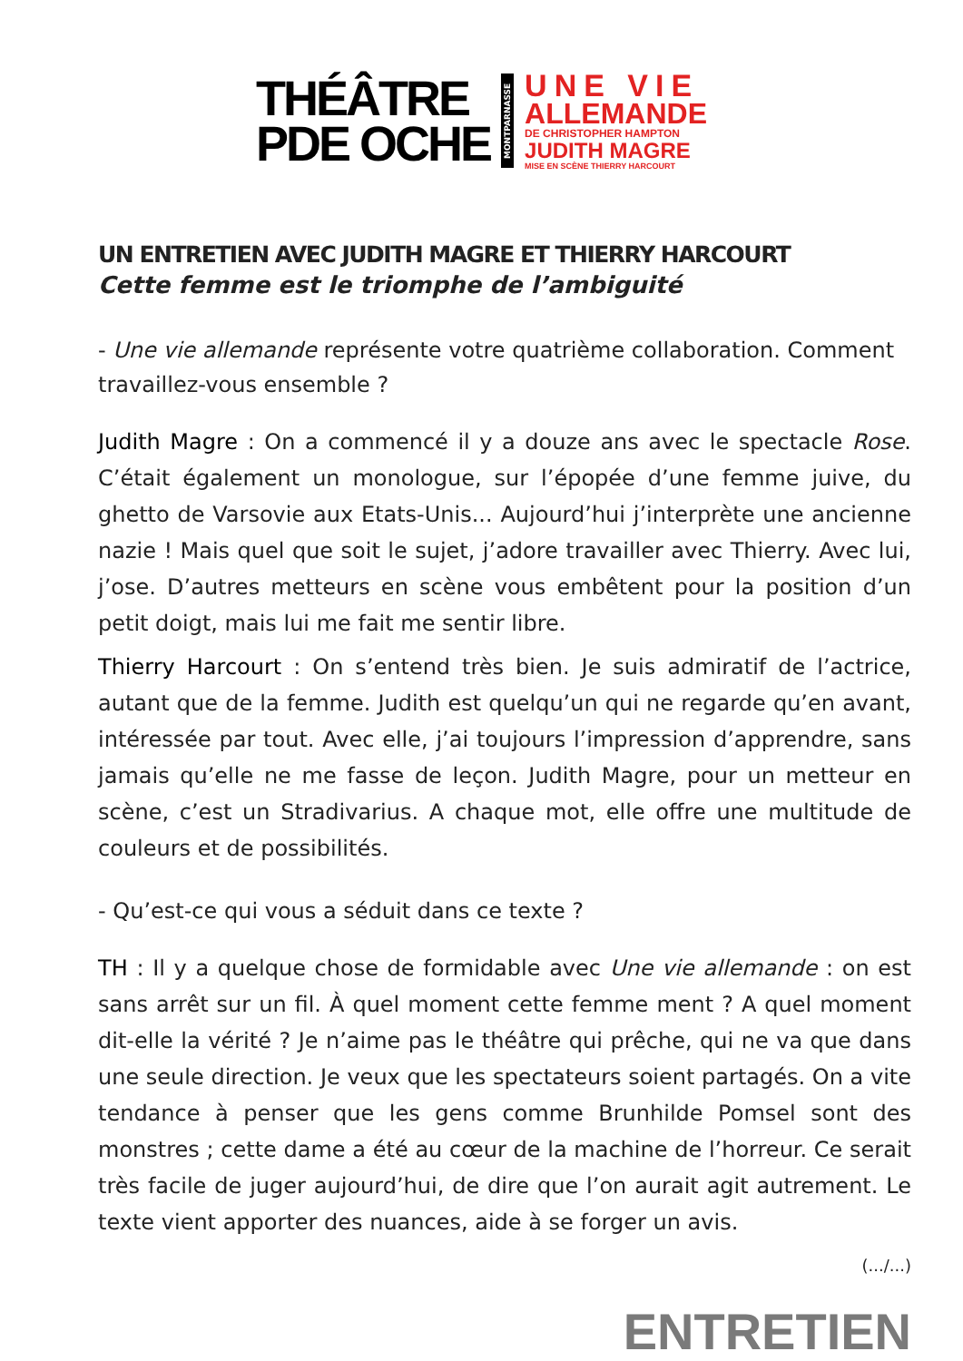THÉÂTRE
PDE OCHE
MONTPARNASSE
UNE VIE
ALLEMANDE
DE CHRISTOPHER HAMPTON
JUDITH MAGRE
MISE EN SCÈNE THIERRY HARCOURT
UN ENTRETIEN AVEC JUDITH MAGRE ET THIERRY HARCOURT
Cette femme est le triomphe de l’ambiguité
- Une vie allemande représente votre quatrième collaboration. Comment travaillez-vous ensemble ?
Judith Magre : On a commencé il y a douze ans avec le spectacle Rose. C’était également un monologue, sur l’épopée d’une femme juive, du ghetto de Varsovie aux Etats-Unis... Aujourd’hui j’interprète une ancienne nazie ! Mais quel que soit le sujet, j’adore travailler avec Thierry. Avec lui, j’ose. D’autres metteurs en scène vous embêtent pour la position d’un petit doigt, mais lui me fait me sentir libre.
Thierry Harcourt : On s’entend très bien. Je suis admiratif de l’actrice, autant que de la femme. Judith est quelqu’un qui ne regarde qu’en avant, intéressée par tout. Avec elle, j’ai toujours l’impression d’apprendre, sans jamais qu’elle ne me fasse de leçon. Judith Magre, pour un metteur en scène, c’est un Stradivarius. A chaque mot, elle offre une multitude de couleurs et de possibilités.
- Qu’est-ce qui vous a séduit dans ce texte ?
TH : Il y a quelque chose de formidable avec Une vie allemande : on est sans arrêt sur un fil. À quel moment cette femme ment ? A quel moment dit-elle la vérité ? Je n’aime pas le théâtre qui prêche, qui ne va que dans une seule direction. Je veux que les spectateurs soient partagés. On a vite tendance à penser que les gens comme Brunhilde Pomsel sont des monstres ; cette dame a été au cœur de la machine de l’horreur. Ce serait très facile de juger aujourd’hui, de dire que l’on aurait agit autrement. Le texte vient apporter des nuances, aide à se forger un avis.
(.../...)
ENTRETIEN